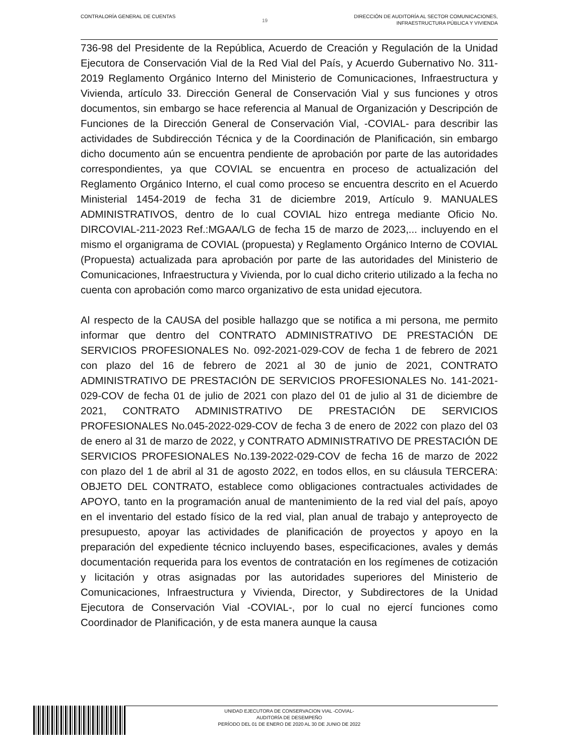CONTRALORÍA GENERAL DE CUENTAS
19
DIRECCIÓN DE AUDITORÍA AL SECTOR COMUNICACIONES,
INFRAESTRUCTURA PÚBLICA Y VIVIENDA
736-98 del Presidente de la República, Acuerdo de Creación y Regulación de la Unidad Ejecutora de Conservación Vial de la Red Vial del País, y Acuerdo Gubernativo No. 311-2019 Reglamento Orgánico Interno del Ministerio de Comunicaciones, Infraestructura y Vivienda, artículo 33. Dirección General de Conservación Vial y sus funciones y otros documentos, sin embargo se hace referencia al Manual de Organización y Descripción de Funciones de la Dirección General de Conservación Vial, -COVIAL- para describir las actividades de Subdirección Técnica y de la Coordinación de Planificación, sin embargo dicho documento aún se encuentra pendiente de aprobación por parte de las autoridades correspondientes, ya que COVIAL se encuentra en proceso de actualización del Reglamento Orgánico Interno, el cual como proceso se encuentra descrito en el Acuerdo Ministerial 1454-2019 de fecha 31 de diciembre 2019, Artículo 9. MANUALES ADMINISTRATIVOS, dentro de lo cual COVIAL hizo entrega mediante Oficio No. DIRCOVIAL-211-2023 Ref.:MGAA/LG de fecha 15 de marzo de 2023,... incluyendo en el mismo el organigrama de COVIAL (propuesta) y Reglamento Orgánico Interno de COVIAL (Propuesta) actualizada para aprobación por parte de las autoridades del Ministerio de Comunicaciones, Infraestructura y Vivienda, por lo cual dicho criterio utilizado a la fecha no cuenta con aprobación como marco organizativo de esta unidad ejecutora.
Al respecto de la CAUSA del posible hallazgo que se notifica a mi persona, me permito informar que dentro del CONTRATO ADMINISTRATIVO DE PRESTACIÓN DE SERVICIOS PROFESIONALES No. 092-2021-029-COV de fecha 1 de febrero de 2021 con plazo del 16 de febrero de 2021 al 30 de junio de 2021, CONTRATO ADMINISTRATIVO DE PRESTACIÓN DE SERVICIOS PROFESIONALES No. 141-2021-029-COV de fecha 01 de julio de 2021 con plazo del 01 de julio al 31 de diciembre de 2021, CONTRATO ADMINISTRATIVO DE PRESTACIÓN DE SERVICIOS PROFESIONALES No.045-2022-029-COV de fecha 3 de enero de 2022 con plazo del 03 de enero al 31 de marzo de 2022, y CONTRATO ADMINISTRATIVO DE PRESTACIÓN DE SERVICIOS PROFESIONALES No.139-2022-029-COV de fecha 16 de marzo de 2022 con plazo del 1 de abril al 31 de agosto 2022, en todos ellos, en su cláusula TERCERA: OBJETO DEL CONTRATO, establece como obligaciones contractuales actividades de APOYO, tanto en la programación anual de mantenimiento de la red vial del país, apoyo en el inventario del estado físico de la red vial, plan anual de trabajo y anteproyecto de presupuesto, apoyar las actividades de planificación de proyectos y apoyo en la preparación del expediente técnico incluyendo bases, especificaciones, avales y demás documentación requerida para los eventos de contratación en los regímenes de cotización y licitación y otras asignadas por las autoridades superiores del Ministerio de Comunicaciones, Infraestructura y Vivienda, Director, y Subdirectores de la Unidad Ejecutora de Conservación Vial -COVIAL-, por lo cual no ejercí funciones como Coordinador de Planificación, y de esta manera aunque la causa
UNIDAD EJECUTORA DE CONSERVACION VIAL -COVIAL-
AUDITORÍA DE DESEMPEÑO
PERÍODO DEL 01 DE ENERO DE 2020 AL 30 DE JUNIO DE 2022